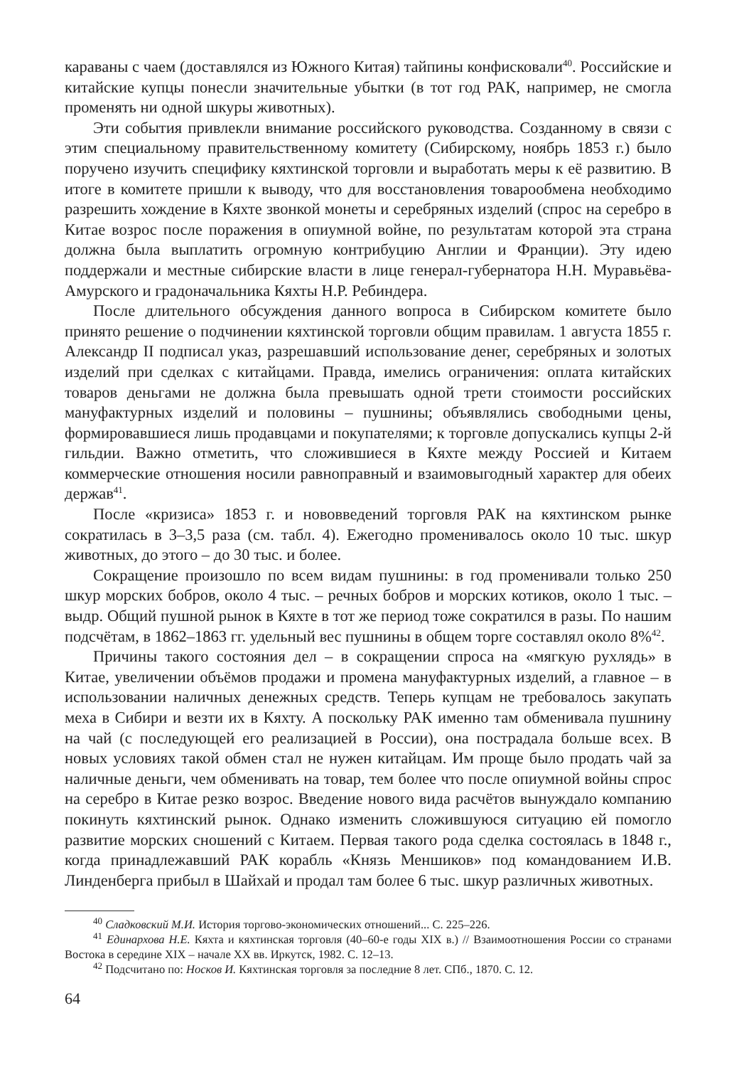караваны с чаем (доставлялся из Южного Китая) тайпины конфисковали<sup>40</sup>. Российские и китайские купцы понесли значительные убытки (в тот год РАК, например, не смогла променять ни одной шкуры животных).
Эти события привлекли внимание российского руководства. Созданному в связи с этим специальному правительственному комитету (Сибирскому, ноябрь 1853 г.) было поручено изучить специфику кяхтинской торговли и выработать меры к её развитию. В итоге в комитете пришли к выводу, что для восстановления товарообмена необходимо разрешить хождение в Кяхте звонкой монеты и серебряных изделий (спрос на серебро в Китае возрос после поражения в опиумной войне, по результатам которой эта страна должна была выплатить огромную контрибуцию Англии и Франции). Эту идею поддержали и местные сибирские власти в лице генерал-губернатора Н.Н. Муравьёва-Амурского и градоначальника Кяхты Н.Р. Ребиндера.
После длительного обсуждения данного вопроса в Сибирском комитете было принято решение о подчинении кяхтинской торговли общим правилам. 1 августа 1855 г. Александр II подписал указ, разрешавший использование денег, серебряных и золотых изделий при сделках с китайцами. Правда, имелись ограничения: оплата китайских товаров деньгами не должна была превышать одной трети стоимости российских мануфактурных изделий и половины – пушнины; объявлялись свободными цены, формировавшиеся лишь продавцами и покупателями; к торговле допускались купцы 2-й гильдии. Важно отметить, что сложившиеся в Кяхте между Россией и Китаем коммерческие отношения носили равноправный и взаимовыгодный характер для обеих держав<sup>41</sup>.
После «кризиса» 1853 г. и нововведений торговля РАК на кяхтинском рынке сократилась в 3–3,5 раза (см. табл. 4). Ежегодно променивалось около 10 тыс. шкур животных, до этого – до 30 тыс. и более.
Сокращение произошло по всем видам пушнины: в год променивали только 250 шкур морских бобров, около 4 тыс. – речных бобров и морских котиков, около 1 тыс. – выдр. Общий пушной рынок в Кяхте в тот же период тоже сократился в разы. По нашим подсчётам, в 1862–1863 гг. удельный вес пушнины в общем торге составлял около 8%<sup>42</sup>.
Причины такого состояния дел – в сокращении спроса на «мягкую рухлядь» в Китае, увеличении объёмов продажи и промена мануфактурных изделий, а главное – в использовании наличных денежных средств. Теперь купцам не требовалось закупать меха в Сибири и везти их в Кяхту. А поскольку РАК именно там обменивала пушнину на чай (с последующей его реализацией в России), она пострадала больше всех. В новых условиях такой обмен стал не нужен китайцам. Им проще было продать чай за наличные деньги, чем обменивать на товар, тем более что после опиумной войны спрос на серебро в Китае резко возрос. Введение нового вида расчётов вынуждало компанию покинуть кяхтинский рынок. Однако изменить сложившуюся ситуацию ей помогло развитие морских сношений с Китаем. Первая такого рода сделка состоялась в 1848 г., когда принадлежавший РАК корабль «Князь Меншиков» под командованием И.В. Линденберга прибыл в Шайхай и продал там более 6 тыс. шкур различных животных.
<sup>40</sup> Сладковский М.И. История торгово-экономических отношений... С. 225–226.
<sup>41</sup> Единархова Н.Е. Кяхта и кяхтинская торговля (40–60-е годы XIX в.) // Взаимоотношения России со странами Востока в середине XIX – начале XX вв. Иркутск, 1982. С. 12–13.
<sup>42</sup> Подсчитано по: Носков И. Кяхтинская торговля за последние 8 лет. СПб., 1870. С. 12.
64